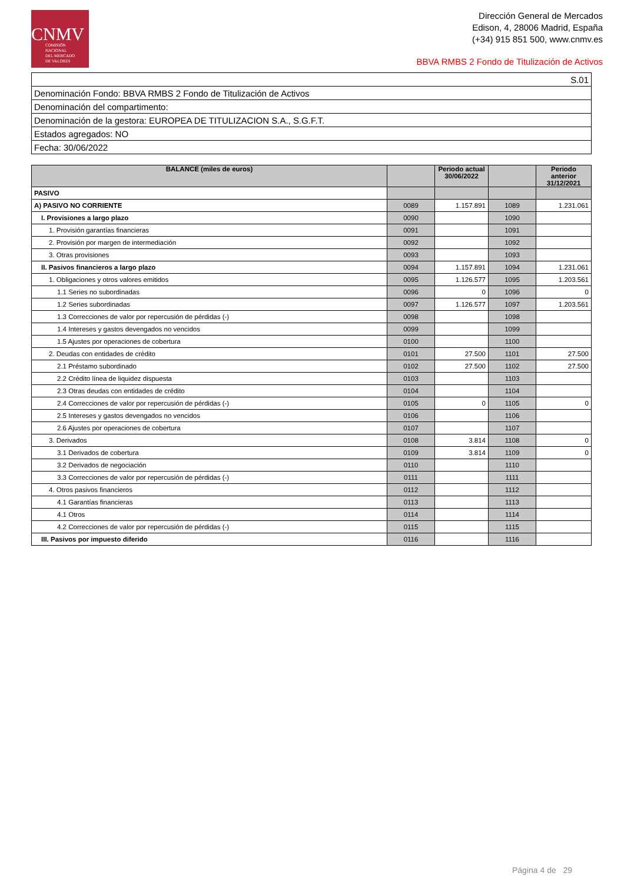CNMV
COMISIÓN
NACIONAL
DEL MERCADO
DE VALORES
Dirección General de Mercados
Edison, 4, 28006 Madrid, España
(+34) 915 851 500, www.cnmv.es
BBVA RMBS 2 Fondo de Titulización de Activos
| S.01 |
| Denominación Fondo: BBVA RMBS 2 Fondo de Titulización de Activos |
| Denominación del compartimento: |
| Denominación de la gestora: EUROPEA DE TITULIZACION S.A., S.G.F.T. |
| Estados agregados: NO |
| Fecha: 30/06/2022 |
| BALANCE (miles de euros) | | Periodo actual 30/06/2022 | | Periodo anterior 31/12/2021 |
| --- | --- | --- | --- | --- |
| PASIVO | | | | |
| A) PASIVO NO CORRIENTE | 0089 | 1.157.891 | 1089 | 1.231.061 |
| I. Provisiones a largo plazo | 0090 | | 1090 | |
| 1. Provisión garantías financieras | 0091 | | 1091 | |
| 2. Provisión por margen de intermediación | 0092 | | 1092 | |
| 3. Otras provisiones | 0093 | | 1093 | |
| II. Pasivos financieros a largo plazo | 0094 | 1.157.891 | 1094 | 1.231.061 |
| 1. Obligaciones y otros valores emitidos | 0095 | 1.126.577 | 1095 | 1.203.561 |
| 1.1 Series no subordinadas | 0096 | 0 | 1096 | 0 |
| 1.2 Series subordinadas | 0097 | 1.126.577 | 1097 | 1.203.561 |
| 1.3 Correcciones de valor por repercusión de pérdidas (-) | 0098 | | 1098 | |
| 1.4 Intereses y gastos devengados no vencidos | 0099 | | 1099 | |
| 1.5 Ajustes por operaciones de cobertura | 0100 | | 1100 | |
| 2. Deudas con entidades de crédito | 0101 | 27.500 | 1101 | 27.500 |
| 2.1 Préstamo subordinado | 0102 | 27.500 | 1102 | 27.500 |
| 2.2 Crédito línea de liquidez dispuesta | 0103 | | 1103 | |
| 2.3 Otras deudas con entidades de crédito | 0104 | | 1104 | |
| 2.4 Correcciones de valor por repercusión de pérdidas (-) | 0105 | 0 | 1105 | 0 |
| 2.5 Intereses y gastos devengados no vencidos | 0106 | | 1106 | |
| 2.6 Ajustes por operaciones de cobertura | 0107 | | 1107 | |
| 3. Derivados | 0108 | 3.814 | 1108 | 0 |
| 3.1 Derivados de cobertura | 0109 | 3.814 | 1109 | 0 |
| 3.2 Derivados de negociación | 0110 | | 1110 | |
| 3.3 Correcciones de valor por repercusión de pérdidas (-) | 0111 | | 1111 | |
| 4. Otros pasivos financieros | 0112 | | 1112 | |
| 4.1 Garantías financieras | 0113 | | 1113 | |
| 4.1 Otros | 0114 | | 1114 | |
| 4.2 Correcciones de valor por repercusión de pérdidas (-) | 0115 | | 1115 | |
| III. Pasivos por impuesto diferido | 0116 | | 1116 | |
Página 4 de 29